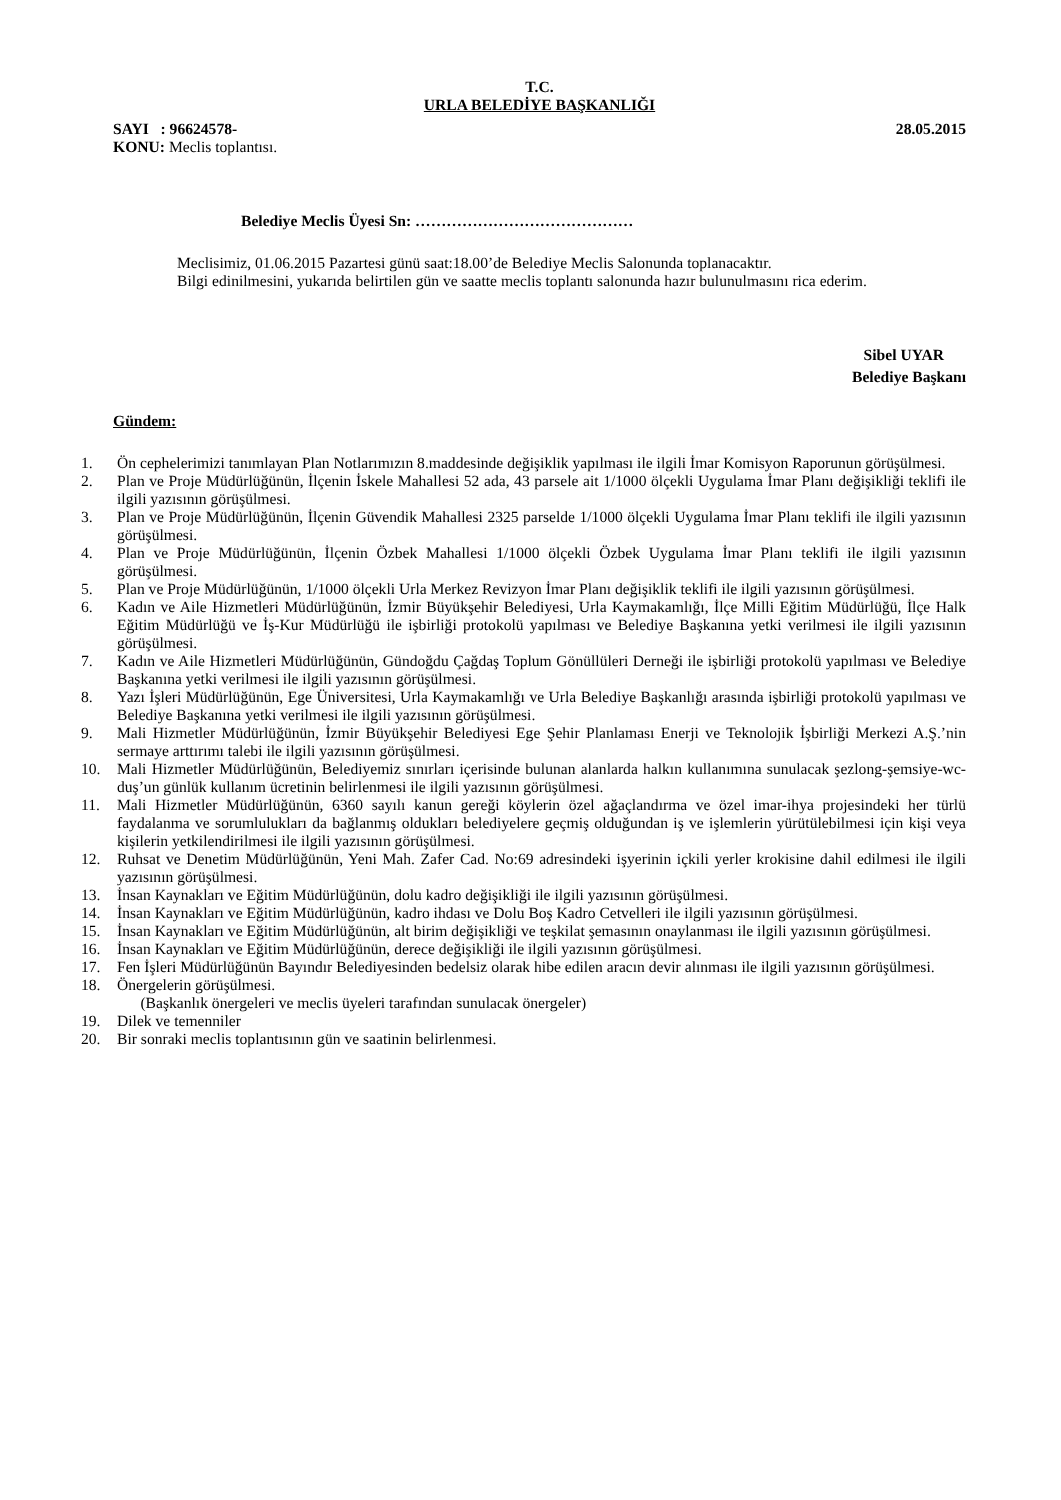T.C.
URLA BELEDİYE BAŞKANLIĞI
SAYI : 96624578- 28.05.2015
KONU: Meclis toplantısı.
Belediye Meclis Üyesi Sn: ……………………………………
Meclisimiz, 01.06.2015 Pazartesi günü saat:18.00’de Belediye Meclis Salonunda toplanacaktır.
Bilgi edinilmesini, yukarıda belirtilen gün ve saatte meclis toplantı salonunda hazır bulunulmasını rica ederim.
Sibel UYAR
Belediye Başkanı
Gündem:
1. Ön cephelerimizi tanımlayan Plan Notlarımızın 8.maddesinde değişiklik yapılması ile ilgili İmar Komisyon Raporunun görüşülmesi.
2. Plan ve Proje Müdürlüğünün, İlçenin İskele Mahallesi 52 ada, 43 parsele ait 1/1000 ölçekli Uygulama İmar Planı değişikliği teklifi ile ilgili yazısının görüşülmesi.
3. Plan ve Proje Müdürlüğünün, İlçenin Güvendik Mahallesi 2325 parselde 1/1000 ölçekli Uygulama İmar Planı teklifi ile ilgili yazısının görüşülmesi.
4. Plan ve Proje Müdürlüğünün, İlçenin Özbek Mahallesi 1/1000 ölçekli Özbek Uygulama İmar Planı teklifi ile ilgili yazısının görüşülmesi.
5. Plan ve Proje Müdürlüğünün, 1/1000 ölçekli Urla Merkez Revizyon İmar Planı değişiklik teklifi ile ilgili yazısının görüşülmesi.
6. Kadın ve Aile Hizmetleri Müdürlüğünün, İzmir Büyükşehir Belediyesi, Urla Kaymakamlığı, İlçe Milli Eğitim Müdürlüğü, İlçe Halk Eğitim Müdürlüğü ve İş-Kur Müdürlüğü ile işbirliği protokolü yapılması ve Belediye Başkanına yetki verilmesi ile ilgili yazısının görüşülmesi.
7. Kadın ve Aile Hizmetleri Müdürlüğünün, Gündoğdu Çağdaş Toplum Gönüllüleri Derneği ile işbirliği protokolü yapılması ve Belediye Başkanına yetki verilmesi ile ilgili yazısının görüşülmesi.
8. Yazı İşleri Müdürlüğünün, Ege Üniversitesi, Urla Kaymakamlığı ve Urla Belediye Başkanlığı arasında işbirliği protokolü yapılması ve Belediye Başkanına yetki verilmesi ile ilgili yazısının görüşülmesi.
9. Mali Hizmetler Müdürlüğünün, İzmir Büyükşehir Belediyesi Ege Şehir Planlaması Enerji ve Teknolojik İşbirliği Merkezi A.Ş.’nin sermaye arttırımı talebi ile ilgili yazısının görüşülmesi.
10. Mali Hizmetler Müdürlüğünün, Belediyemiz sınırları içerisinde bulunan alanlarda halkın kullanımına sunulacak şezlong-şemsiye-wc-duş’un günlük kullanım ücretinin belirlenmesi ile ilgili yazısının görüşülmesi.
11. Mali Hizmetler Müdürlüğünün, 6360 sayılı kanun gereği köylerin özel ağaçlandırma ve özel imar-ihya projesindeki her türlü faydalanma ve sorumlulukları da bağlanmış oldukları belediyelere geçmiş olduğundan iş ve işlemlerin yürütülebilmesi için kişi veya kişilerin yetkilendirilmesi ile ilgili yazısının görüşülmesi.
12. Ruhsat ve Denetim Müdürlüğünün, Yeni Mah. Zafer Cad. No:69 adresindeki işyerinin içkili yerler krokisine dahil edilmesi ile ilgili yazısının görüşülmesi.
13. İnsan Kaynakları ve Eğitim Müdürlüğünün, dolu kadro değişikliği ile ilgili yazısının görüşülmesi.
14. İnsan Kaynakları ve Eğitim Müdürlüğünün, kadro ihdası ve Dolu Boş Kadro Cetvelleri ile ilgili yazısının görüşülmesi.
15. İnsan Kaynakları ve Eğitim Müdürlüğünün, alt birim değişikliği ve teşkilat şemasının onaylanması ile ilgili yazısının görüşülmesi.
16. İnsan Kaynakları ve Eğitim Müdürlüğünün, derece değişikliği ile ilgili yazısının görüşülmesi.
17. Fen İşleri Müdürlüğünün Bayındır Belediyesinden bedelsiz olarak hibe edilen aracın devir alınması ile ilgili yazısının görüşülmesi.
18. Önergelerin görüşülmesi.
(Başkanlık önergeleri ve meclis üyeleri tarafından sunulacak önergeler)
19. Dilek ve temenniler
20. Bir sonraki meclis toplantısının gün ve saatinin belirlenmesi.